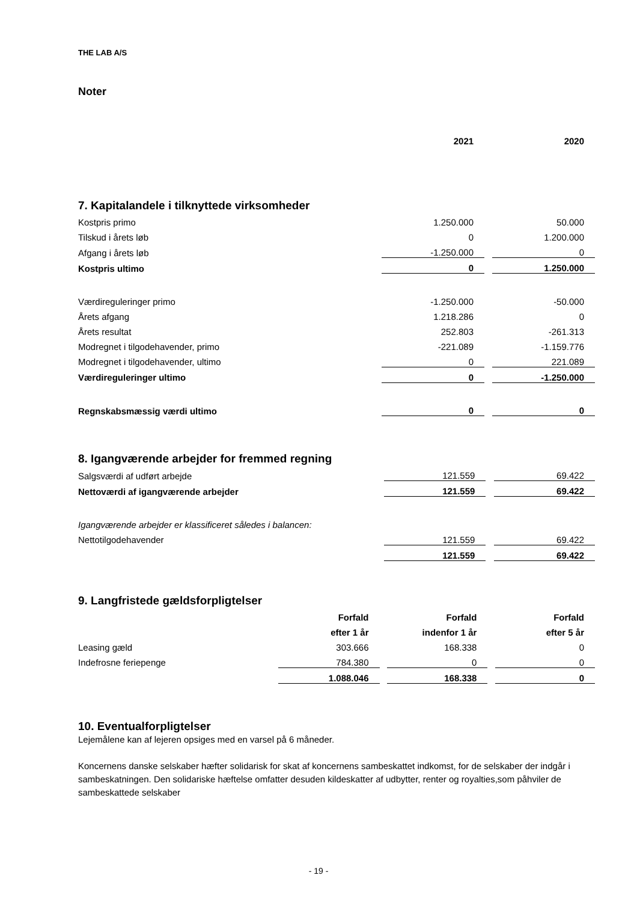THE LAB A/S
Noter
| | | | 2021 | | 2020 |
7. Kapitalandele i tilknyttede virksomheder
| Kostpris primo | | | 1.250.000 | | 50.000 |
| Tilskud i årets løb | | | 0 | | 1.200.000 |
| Afgang i årets løb | | | -1.250.000 | | 0 |
| Kostpris ultimo | | | 0 | | 1.250.000 |
| Værdireguleringer primo | | | -1.250.000 | | -50.000 |
| Årets afgang | | | 1.218.286 | | 0 |
| Årets resultat | | | 252.803 | | -261.313 |
| Modregnet i tilgodehavender, primo | | | -221.089 | | -1.159.776 |
| Modregnet i tilgodehavender, ultimo | | | 0 | | 221.089 |
| Værdireguleringer ultimo | | | 0 | | -1.250.000 |
| Regnskabsmæssig værdi ultimo | | | 0 | | 0 |
8. Igangværende arbejder for fremmed regning
| Salgsværdi af udført arbejde | | | 121.559 | | 69.422 |
| Nettoværdi af igangværende arbejder | | | 121.559 | | 69.422 |
| Igangværende arbejder er klassificeret således i balancen: | | | | | |
| Nettotilgodehavender | | | 121.559 | | 69.422 |
| | | | 121.559 | | 69.422 |
9. Langfristede gældsforpligtelser
| | Forfald | | Forfald | | Forfald |
| | efter 1 år | | indenfor 1 år | | efter 5 år |
| Leasing gæld | 303.666 | | 168.338 | | 0 |
| Indefrosne feriepenge | 784.380 | | 0 | | 0 |
| | 1.088.046 | | 168.338 | | 0 |
10. Eventualforpligtelser
Lejemålene kan af lejeren opsiges med en varsel på 6 måneder.
Koncernens danske selskaber hæfter solidarisk for skat af koncernens sambeskattet indkomst, for de selskaber der indgår i sambeskatningen. Den solidariske hæftelse omfatter desuden kildeskatter af udbytter, renter og royalties,som påhviler de sambeskattede selskaber
- 19 -